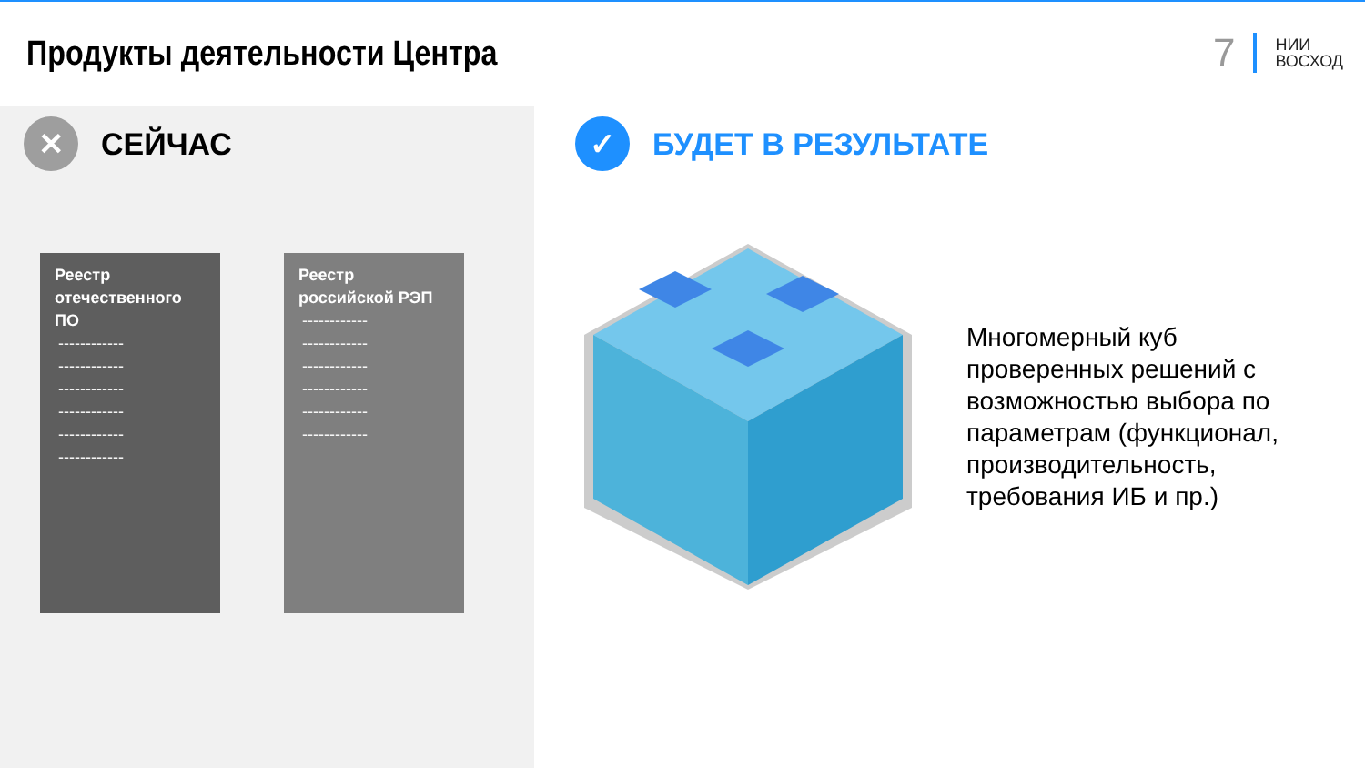Продукты деятельности Центра
7 НИИ
ВОСХОД
✕
СЕЙЧАС
Реестр отечественного ПО
------------
------------
------------
------------
------------
------------
Реестр российской РЭП
------------
------------
------------
------------
------------
------------
✓
БУДЕТ В РЕЗУЛЬТАТЕ
Многомерный куб проверенных решений с возможностью выбора по параметрам (функционал, производительность, требования ИБ и пр.)